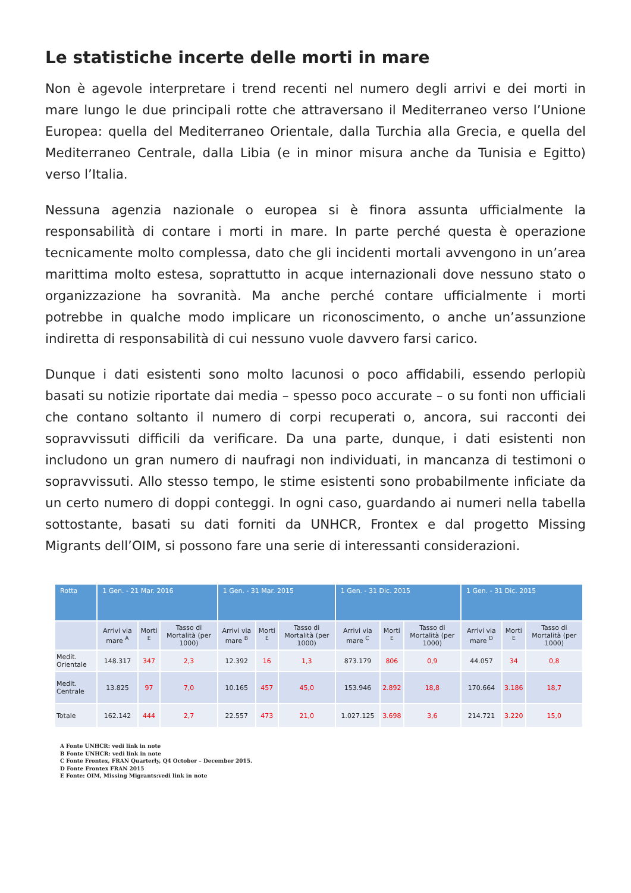Le statistiche incerte delle morti in mare
Non è agevole interpretare i trend recenti nel numero degli arrivi e dei morti in mare lungo le due principali rotte che attraversano il Mediterraneo verso l’Unione Europea: quella del Mediterraneo Orientale, dalla Turchia alla Grecia, e quella del Mediterraneo Centrale, dalla Libia (e in minor misura anche da Tunisia e Egitto) verso l’Italia.
Nessuna agenzia nazionale o europea si è finora assunta ufficialmente la responsabilità di contare i morti in mare. In parte perché questa è operazione tecnicamente molto complessa, dato che gli incidenti mortali avvengono in un’area marittima molto estesa, soprattutto in acque internazionali dove nessuno stato o organizzazione ha sovranità. Ma anche perché contare ufficialmente i morti potrebbe in qualche modo implicare un riconoscimento, o anche un’assunzione indiretta di responsabilità di cui nessuno vuole davvero farsi carico.
Dunque i dati esistenti sono molto lacunosi o poco affidabili, essendo perlopiù basati su notizie riportate dai media – spesso poco accurate – o su fonti non ufficiali che contano soltanto il numero di corpi recuperati o, ancora, sui racconti dei sopravvissuti difficili da verificare. Da una parte, dunque, i dati esistenti non includono un gran numero di naufragi non individuati, in mancanza di testimoni o sopravvissuti. Allo stesso tempo, le stime esistenti sono probabilmente inficiate da un certo numero di doppi conteggi. In ogni caso, guardando ai numeri nella tabella sottostante, basati su dati forniti da UNHCR, Frontex e dal progetto Missing Migrants dell’OIM, si possono fare una serie di interessanti considerazioni.
| Rotta | 1 Gen. - 21 Mar. 2016 | | | 1 Gen. - 31 Mar. 2015 | | | 1 Gen. - 31 Dic. 2015 | | | 1 Gen. - 31 Dic. 2015 | | |
| --- | --- | --- | --- | --- | --- | --- | --- | --- | --- | --- | --- | --- |
| | Arrivi via mare <sup>A</sup> | Morti <sup>E</sup> | Tasso di Mortalità (per 1000) | Arrivi via mare <sup>B</sup> | Morti <sup>E</sup> | Tasso di Mortalità (per 1000) | Arrivi via mare <sup>C</sup> | Morti <sup>E</sup> | Tasso di Mortalità (per 1000) | Arrivi via mare <sup>D</sup> | Morti <sup>E</sup> | Tasso di Mortalità (per 1000) |
| Medit. Orientale | 148.317 | 347 | 2,3 | 12.392 | 16 | 1,3 | 873.179 | 806 | 0,9 | 44.057 | 34 | 0,8 |
| Medit. Centrale | 13.825 | 97 | 7,0 | 10.165 | 457 | 45,0 | 153.946 | 2.892 | 18,8 | 170.664 | 3.186 | 18,7 |
| Totale | 162.142 | 444 | 2,7 | 22.557 | 473 | 21,0 | 1.027.125 | 3.698 | 3,6 | 214.721 | 3.220 | 15,0 |
A Fonte UNHCR: vedi link in note
B Fonte UNHCR: vedi link in note
C Fonte Frontex, FRAN Quarterly, Q4 October – December 2015.
D Fonte Frontex FRAN 2015
E Fonte: OIM, Missing Migrants:vedi link in note